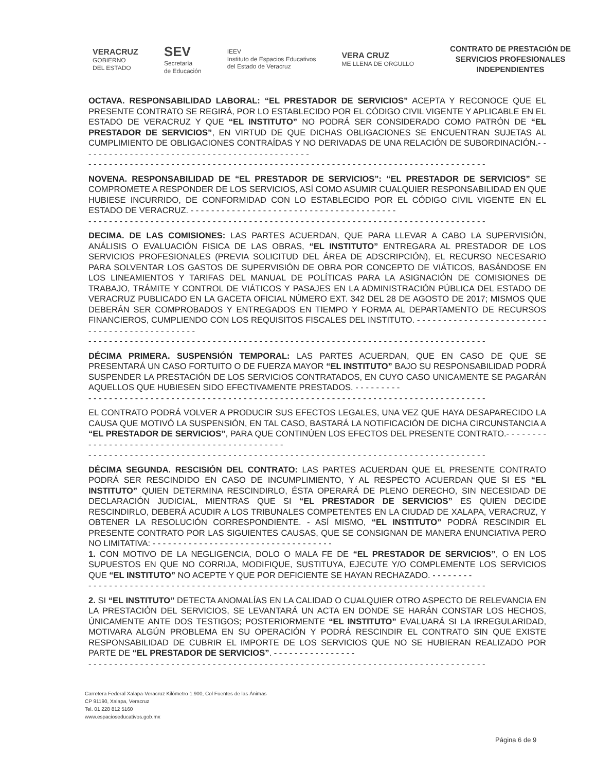VERACRUZ
GOBIERNO
DEL ESTADO
SEV
Secretaría
de Educación
IEEV
Instituto de Espacios Educativos
del Estado de Veracruz
VERA CRUZ
ME LLENA DE ORGULLO
CONTRATO DE PRESTACIÓN DE
SERVICIOS PROFESIONALES
INDEPENDIENTES
OCTAVA. RESPONSABILIDAD LABORAL: “EL PRESTADOR DE SERVICIOS” ACEPTA Y RECONOCE QUE EL PRESENTE CONTRATO SE REGIRÁ, POR LO ESTABLECIDO POR EL CÓDIGO CIVIL VIGENTE Y APLICABLE EN EL ESTADO DE VERACRUZ Y QUE “EL INSTITUTO” NO PODRÁ SER CONSIDERADO COMO PATRÓN DE “EL PRESTADOR DE SERVICIOS”, EN VIRTUD DE QUE DICHAS OBLIGACIONES SE ENCUENTRAN SUJETAS AL CUMPLIMIENTO DE OBLIGACIONES CONTRAÍDAS Y NO DERIVADAS DE UNA RELACIÓN DE SUBORDINACIÓN.- - - - - - - - - - - - - - - - - - - - - - - - - - - - - - - - - - - - - - - - - - - - -
- - - - - - - - - - - - - - - - - - - - - - - - - - - - - - - - - - - - - - - - - - - - - - - - - - - - - - - - - - - - - - - - - - - - - - - - - - - - -
NOVENA. RESPONSABILIDAD DE “EL PRESTADOR DE SERVICIOS”: “EL PRESTADOR DE SERVICIOS” SE COMPROMETE A RESPONDER DE LOS SERVICIOS, ASÍ COMO ASUMIR CUALQUIER RESPONSABILIDAD EN QUE HUBIESE INCURRIDO, DE CONFORMIDAD CON LO ESTABLECIDO POR EL CÓDIGO CIVIL VIGENTE EN EL ESTADO DE VERACRUZ. - - - - - - - - - - - - - - - - - - - - - - - - - - - - - - - - - - - - - - - -
- - - - - - - - - - - - - - - - - - - - - - - - - - - - - - - - - - - - - - - - - - - - - - - - - - - - - - - - - - - - - - - - - - - - - - - - - - - - -
DECIMA. DE LAS COMISIONES: LAS PARTES ACUERDAN, QUE PARA LLEVAR A CABO LA SUPERVISIÓN, ANÁLISIS O EVALUACIÓN FISICA DE LAS OBRAS, “EL INSTITUTO” ENTREGARA AL PRESTADOR DE LOS SERVICIOS PROFESIONALES (PREVIA SOLICITUD DEL ÁREA DE ADSCRIPCIÓN), EL RECURSO NECESARIO PARA SOLVENTAR LOS GASTOS DE SUPERVISIÓN DE OBRA POR CONCEPTO DE VIÁTICOS, BASÁNDOSE EN LOS LINEAMIENTOS Y TARIFAS DEL MANUAL DE POLÍTICAS PARA LA ASIGNACIÓN DE COMISIONES DE TRABAJO, TRÁMITE Y CONTROL DE VIÁTICOS Y PASAJES EN LA ADMINISTRACIÓN PÚBLICA DEL ESTADO DE VERACRUZ PUBLICADO EN LA GACETA OFICIAL NÚMERO EXT. 342 DEL 28 DE AGOSTO DE 2017; MISMOS QUE DEBERÁN SER COMPROBADOS Y ENTREGADOS EN TIEMPO Y FORMA AL DEPARTAMENTO DE RECURSOS FINANCIEROS, CUMPLIENDO CON LOS REQUISITOS FISCALES DEL INSTITUTO. - - - - - - - - - - - - - - - - - - - - - - - - - - - - - - - - - - - - - - - - - - - - - -
- - - - - - - - - - - - - - - - - - - - - - - - - - - - - - - - - - - - - - - - - - - - - - - - - - - - - - - - - - - - - - - - - - - - - - - - - - - - -
DÉCIMA PRIMERA. SUSPENSIÓN TEMPORAL: LAS PARTES ACUERDAN, QUE EN CASO DE QUE SE PRESENTARÁ UN CASO FORTUITO O DE FUERZA MAYOR “EL INSTITUTO” BAJO SU RESPONSABILIDAD PODRÁ SUSPENDER LA PRESTACIÓN DE LOS SERVICIOS CONTRATADOS, EN CUYO CASO UNICAMENTE SE PAGARÁN AQUELLOS QUE HUBIESEN SIDO EFECTIVAMENTE PRESTADOS. - - - - - - - - -
- - - - - - - - - - - - - - - - - - - - - - - - - - - - - - - - - - - - - - - - - - - - - - - - - - - - - - - - - - - - - - - - - - - - - - - - - - - - -
EL CONTRATO PODRÁ VOLVER A PRODUCIR SUS EFECTOS LEGALES, UNA VEZ QUE HAYA DESAPARECIDO LA CAUSA QUE MOTIVÓ LA SUSPENSIÓN, EN TAL CASO, BASTARÁ LA NOTIFICACIÓN DE DICHA CIRCUNSTANCIA A “EL PRESTADOR DE SERVICIOS”, PARA QUE CONTINÚEN LOS EFECTOS DEL PRESENTE CONTRATO.- - - - - - - - - - - - - - - - - - - - - - - - - - - - - - - - - - - - - - - - - - - - - -
- - - - - - - - - - - - - - - - - - - - - - - - - - - - - - - - - - - - - - - - - - - - - - - - - - - - - - - - - - - - - - - - - - - - - - - - - - - - -
DÉCIMA SEGUNDA. RESCISIÓN DEL CONTRATO: LAS PARTES ACUERDAN QUE EL PRESENTE CONTRATO PODRÁ SER RESCINDIDO EN CASO DE INCUMPLIMIENTO, Y AL RESPECTO ACUERDAN QUE SI ES “EL INSTITUTO” QUIEN DETERMINA RESCINDIRLO, ÉSTA OPERARÁ DE PLENO DERECHO, SIN NECESIDAD DE DECLARACIÓN JUDICIAL, MIENTRAS QUE SI “EL PRESTADOR DE SERVICIOS” ES QUIEN DECIDE RESCINDIRLO, DEBERÁ ACUDIR A LOS TRIBUNALES COMPETENTES EN LA CIUDAD DE XALAPA, VERACRUZ, Y OBTENER LA RESOLUCIÓN CORRESPONDIENTE. - ASÍ MISMO, “EL INSTITUTO” PODRÁ RESCINDIR EL PRESENTE CONTRATO POR LAS SIGUIENTES CAUSAS, QUE SE CONSIGNAN DE MANERA ENUNCIATIVA PERO NO LIMITATIVA: - - - - - - - - - - - - - - - - - - - - - - - - - - - - - - - - - - -
1. CON MOTIVO DE LA NEGLIGENCIA, DOLO O MALA FE DE “EL PRESTADOR DE SERVICIOS”, O EN LOS SUPUESTOS EN QUE NO CORRIJA, MODIFIQUE, SUSTITUYA, EJECUTE Y/O COMPLEMENTE LOS SERVICIOS QUE “EL INSTITUTO” NO ACEPTE Y QUE POR DEFICIENTE SE HAYAN RECHAZADO. - - - - - - - -
- - - - - - - - - - - - - - - - - - - - - - - - - - - - - - - - - - - - - - - - - - - - - - - - - - - - - - - - - - - - - - - - - - - - - - - - - - - - -
2. SI “EL INSTITUTO” DETECTA ANOMALÍAS EN LA CALIDAD O CUALQUIER OTRO ASPECTO DE RELEVANCIA EN LA PRESTACIÓN DEL SERVICIOS, SE LEVANTARÁ UN ACTA EN DONDE SE HARÁN CONSTAR LOS HECHOS, ÚNICAMENTE ANTE DOS TESTIGOS; POSTERIORMENTE “EL INSTITUTO” EVALUARÁ SI LA IRREGULARIDAD, MOTIVARA ALGÚN PROBLEMA EN SU OPERACIÓN Y PODRÁ RESCINDIR EL CONTRATO SIN QUE EXISTE RESPONSABILIDAD DE CUBRIR EL IMPORTE DE LOS SERVICIOS QUE NO SE HUBIERAN REALIZADO POR PARTE DE “EL PRESTADOR DE SERVICIOS”. - - - - - - - - - - - - - - - -
- - - - - - - - - - - - - - - - - - - - - - - - - - - - - - - - - - - - - - - - - - - - - - - - - - - - - - - - - - - - - - - - - - - - - - - - - - - - -
Carretera Federal Xalapa-Veracruz Kilómetro 1.900, Col Fuentes de las Ánimas
CP 91190, Xalapa, Veracruz
Tel. 01 228 812 5160
www.espacioseducativos.gob.mx
Página 6 de 9